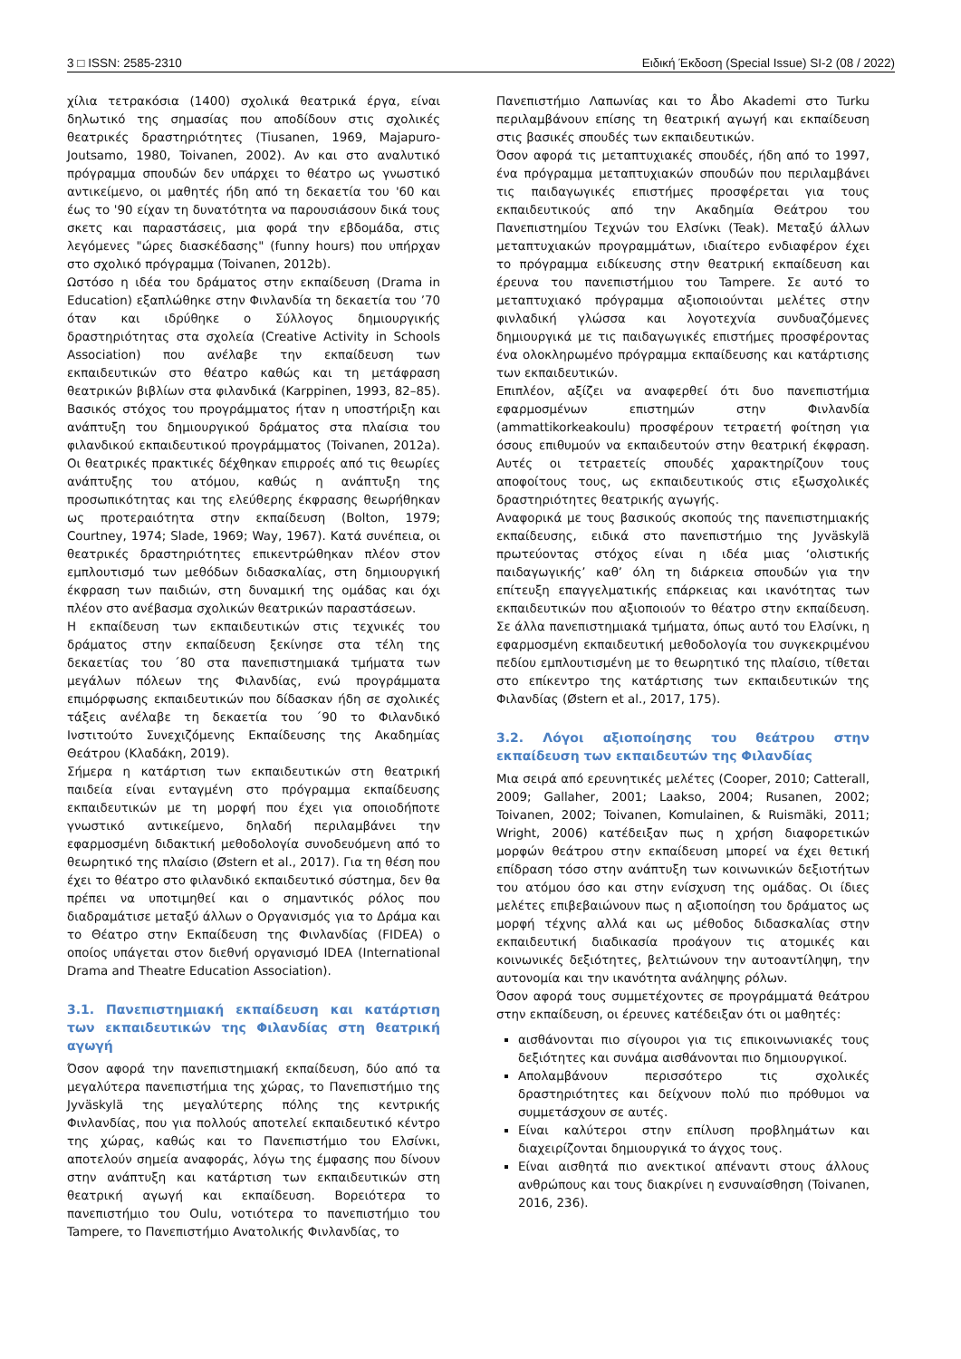3 □ ISSN: 2585-2310 Ειδική Έκδοση (Special Issue) SI-2 (08 / 2022)
χίλια τετρακόσια (1400) σχολικά θεατρικά έργα, είναι δηλωτικό της σημασίας που αποδίδουν στις σχολικές θεατρικές δραστηριότητες (Tiusanen, 1969, Majapuro-Joutsamo, 1980, Toivanen, 2002). Αν και στο αναλυτικό πρόγραμμα σπουδών δεν υπάρχει το θέατρο ως γνωστικό αντικείμενο, οι μαθητές ήδη από τη δεκαετία του '60 και έως το '90 είχαν τη δυνατότητα να παρουσιάσουν δικά τους σκετς και παραστάσεις, μια φορά την εβδομάδα, στις λεγόμενες "ώρες διασκέδασης" (funny hours) που υπήρχαν στο σχολικό πρόγραμμα (Toivanen, 2012b).
Ωστόσο η ιδέα του δράματος στην εκπαίδευση (Drama in Education) εξαπλώθηκε στην Φινλανδία τη δεκαετία του ’70 όταν και ιδρύθηκε ο Σύλλογος δημιουργικής δραστηριότητας στα σχολεία (Creative Activity in Schools Association) που ανέλαβε την εκπαίδευση των εκπαιδευτικών στο θέατρο καθώς και τη μετάφραση θεατρικών βιβλίων στα φιλανδικά (Karppinen, 1993, 82–85). Βασικός στόχος του προγράμματος ήταν η υποστήριξη και ανάπτυξη του δημιουργικού δράματος στα πλαίσια του φιλανδικού εκπαιδευτικού προγράμματος (Toivanen, 2012a). Οι θεατρικές πρακτικές δέχθηκαν επιρροές από τις θεωρίες ανάπτυξης του ατόμου, καθώς η ανάπτυξη της προσωπικότητας και της ελεύθερης έκφρασης θεωρήθηκαν ως προτεραιότητα στην εκπαίδευση (Bolton, 1979; Courtney, 1974; Slade, 1969; Way, 1967). Κατά συνέπεια, οι θεατρικές δραστηριότητες επικεντρώθηκαν πλέον στον εμπλουτισμό των μεθόδων διδασκαλίας, στη δημιουργική έκφραση των παιδιών, στη δυναμική της ομάδας και όχι πλέον στο ανέβασμα σχολικών θεατρικών παραστάσεων.
Η εκπαίδευση των εκπαιδευτικών στις τεχνικές του δράματος στην εκπαίδευση ξεκίνησε στα τέλη της δεκαετίας του ΄80 στα πανεπιστημιακά τμήματα των μεγάλων πόλεων της Φιλανδίας, ενώ προγράμματα επιμόρφωσης εκπαιδευτικών που δίδασκαν ήδη σε σχολικές τάξεις ανέλαβε τη δεκαετία του ΄90 το Φιλανδικό Ινστιτούτο Συνεχιζόμενης Εκπαίδευσης της Ακαδημίας Θεάτρου (Κλαδάκη, 2019).
Σήμερα η κατάρτιση των εκπαιδευτικών στη θεατρική παιδεία είναι ενταγμένη στο πρόγραμμα εκπαίδευσης εκπαιδευτικών με τη μορφή που έχει για οποιοδήποτε γνωστικό αντικείμενο, δηλαδή περιλαμβάνει την εφαρμοσμένη διδακτική μεθοδολογία συνοδευόμενη από το θεωρητικό της πλαίσιο (Østern et al., 2017). Για τη θέση που έχει το θέατρο στο φιλανδικό εκπαιδευτικό σύστημα, δεν θα πρέπει να υποτιμηθεί και ο σημαντικός ρόλος που διαδραμάτισε μεταξύ άλλων ο Οργανισμός για το Δράμα και το Θέατρο στην Εκπαίδευση της Φινλανδίας (FIDEA) ο οποίος υπάγεται στον διεθνή οργανισμό IDEA (International Drama and Theatre Education Association).
3.1. Πανεπιστημιακή εκπαίδευση και κατάρτιση των εκπαιδευτικών της Φιλανδίας στη θεατρική αγωγή
Όσον αφορά την πανεπιστημιακή εκπαίδευση, δύο από τα μεγαλύτερα πανεπιστήμια της χώρας, το Πανεπιστήμιο της Jyväskylä της μεγαλύτερης πόλης της κεντρικής Φινλανδίας, που για πολλούς αποτελεί εκπαιδευτικό κέντρο της χώρας, καθώς και το Πανεπιστήμιο του Ελσίνκι, αποτελούν σημεία αναφοράς, λόγω της έμφασης που δίνουν στην ανάπτυξη και κατάρτιση των εκπαιδευτικών στη θεατρική αγωγή και εκπαίδευση. Βορειότερα το πανεπιστήμιο του Oulu, νοτιότερα το πανεπιστήμιο του Tampere, το Πανεπιστήμιο Ανατολικής Φινλανδίας, το
Πανεπιστήμιο Λαπωνίας και το Åbo Akademi στο Turku περιλαμβάνουν επίσης τη θεατρική αγωγή και εκπαίδευση στις βασικές σπουδές των εκπαιδευτικών.
Όσον αφορά τις μεταπτυχιακές σπουδές, ήδη από το 1997, ένα πρόγραμμα μεταπτυχιακών σπουδών που περιλαμβάνει τις παιδαγωγικές επιστήμες προσφέρεται για τους εκπαιδευτικούς από την Ακαδημία Θεάτρου του Πανεπιστημίου Τεχνών του Ελσίνκι (Teak). Μεταξύ άλλων μεταπτυχιακών προγραμμάτων, ιδιαίτερο ενδιαφέρον έχει το πρόγραμμα ειδίκευσης στην θεατρική εκπαίδευση και έρευνα του πανεπιστήμιου του Tampere. Σε αυτό το μεταπτυχιακό πρόγραμμα αξιοποιούνται μελέτες στην φινλαδική γλώσσα και λογοτεχνία συνδυαζόμενες δημιουργικά με τις παιδαγωγικές επιστήμες προσφέροντας ένα ολοκληρωμένο πρόγραμμα εκπαίδευσης και κατάρτισης των εκπαιδευτικών.
Επιπλέον, αξίζει να αναφερθεί ότι δυο πανεπιστήμια εφαρμοσμένων επιστημών στην Φινλανδία (ammattikorkeakoulu) προσφέρουν τετραετή φοίτηση για όσους επιθυμούν να εκπαιδευτούν στην θεατρική έκφραση. Αυτές οι τετραετείς σπουδές χαρακτηρίζουν τους αποφοίτους τους, ως εκπαιδευτικούς στις εξωσχολικές δραστηριότητες θεατρικής αγωγής.
Αναφορικά με τους βασικούς σκοπούς της πανεπιστημιακής εκπαίδευσης, ειδικά στο πανεπιστήμιο της Jyväskylä πρωτεύοντας στόχος είναι η ιδέα μιας ‘ολιστικής παιδαγωγικής’ καθ’ όλη τη διάρκεια σπουδών για την επίτευξη επαγγελματικής επάρκειας και ικανότητας των εκπαιδευτικών που αξιοποιούν το θέατρο στην εκπαίδευση. Σε άλλα πανεπιστημιακά τμήματα, όπως αυτό του Ελσίνκι, η εφαρμοσμένη εκπαιδευτική μεθοδολογία του συγκεκριμένου πεδίου εμπλουτισμένη με το θεωρητικό της πλαίσιο, τίθεται στο επίκεντρο της κατάρτισης των εκπαιδευτικών της Φιλανδίας (Østern et al., 2017, 175).
3.2. Λόγοι αξιοποίησης του θεάτρου στην εκπαίδευση των εκπαιδευτών της Φιλανδίας
Μια σειρά από ερευνητικές μελέτες (Cooper, 2010; Catterall, 2009; Gallaher, 2001; Laakso, 2004; Rusanen, 2002; Toivanen, 2002; Toivanen, Komulainen, & Ruismäki, 2011; Wright, 2006) κατέδειξαν πως η χρήση διαφορετικών μορφών θεάτρου στην εκπαίδευση μπορεί να έχει θετική επίδραση τόσο στην ανάπτυξη των κοινωνικών δεξιοτήτων του ατόμου όσο και στην ενίσχυση της ομάδας. Οι ίδιες μελέτες επιβεβαιώνουν πως η αξιοποίηση του δράματος ως μορφή τέχνης αλλά και ως μέθοδος διδασκαλίας στην εκπαιδευτική διαδικασία προάγουν τις ατομικές και κοινωνικές δεξιότητες, βελτιώνουν την αυτοαντίληψη, την αυτονομία και την ικανότητα ανάληψης ρόλων.
Όσον αφορά τους συμμετέχοντες σε προγράμματά θεάτρου στην εκπαίδευση, οι έρευνες κατέδειξαν ότι οι μαθητές:
αισθάνονται πιο σίγουροι για τις επικοινωνιακές τους δεξιότητες και συνάμα αισθάνονται πιο δημιουργικοί.
Απολαμβάνουν περισσότερο τις σχολικές δραστηριότητες και δείχνουν πολύ πιο πρόθυμοι να συμμετάσχουν σε αυτές.
Είναι καλύτεροι στην επίλυση προβλημάτων και διαχειρίζονται δημιουργικά το άγχος τους.
Είναι αισθητά πιο ανεκτικοί απέναντι στους άλλους ανθρώπους και τους διακρίνει η ενσυναίσθηση (Toivanen, 2016, 236).